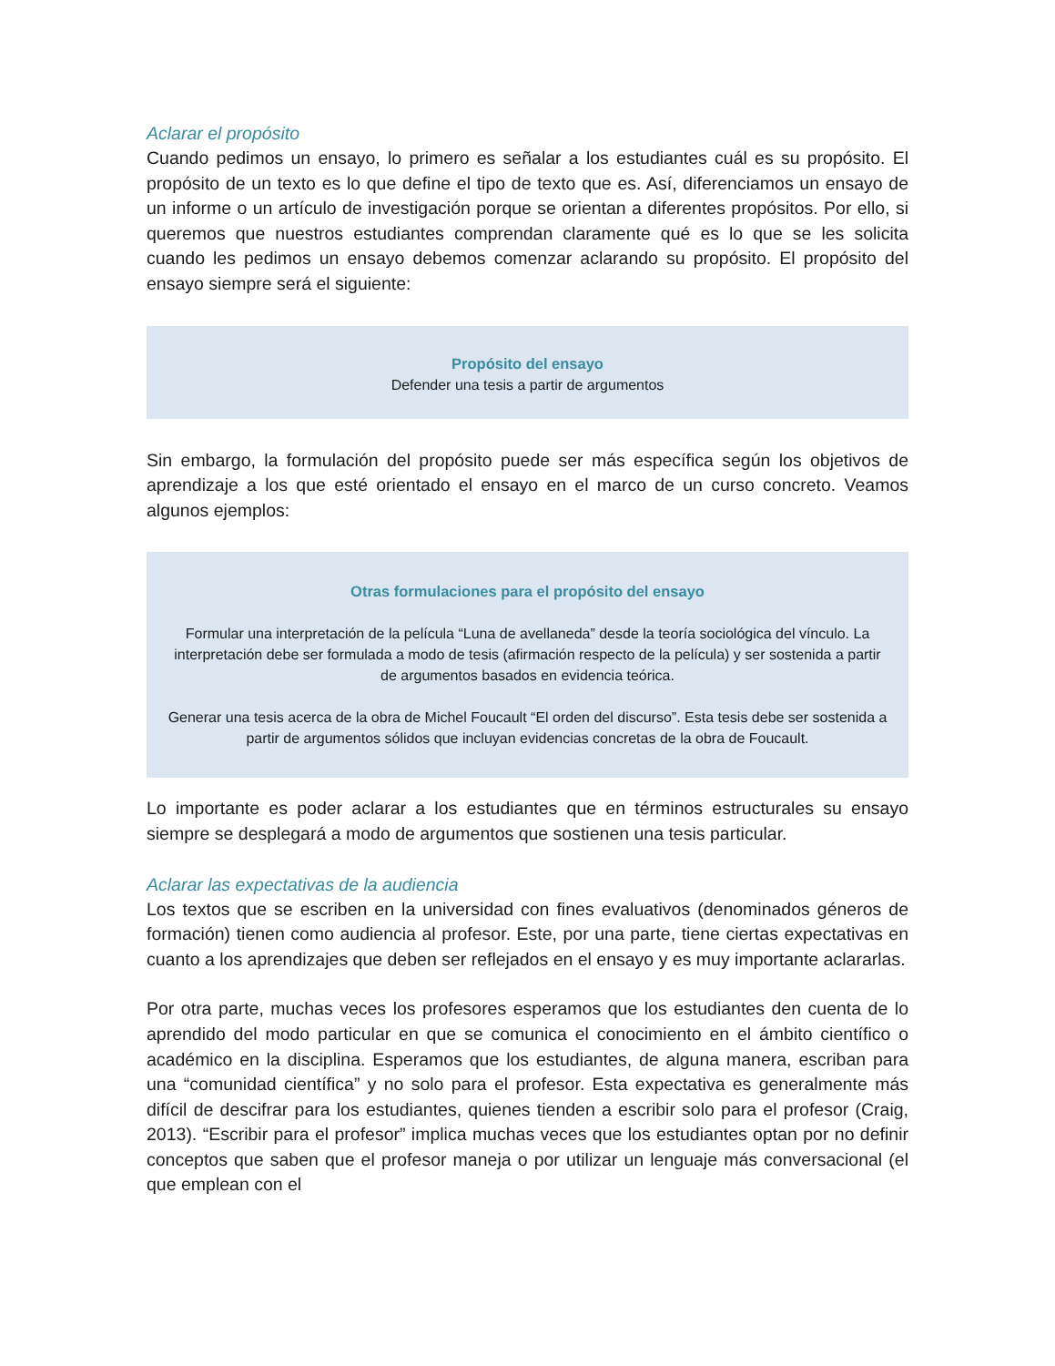Aclarar el propósito
Cuando pedimos un ensayo, lo primero es señalar a los estudiantes cuál es su propósito. El propósito de un texto es lo que define el tipo de texto que es. Así, diferenciamos un ensayo de un informe o un artículo de investigación porque se orientan a diferentes propósitos. Por ello, si queremos que nuestros estudiantes comprendan claramente qué es lo que se les solicita cuando les pedimos un ensayo debemos comenzar aclarando su propósito. El propósito del ensayo siempre será el siguiente:
Propósito del ensayo
Defender una tesis a partir de argumentos
Sin embargo, la formulación del propósito puede ser más específica según los objetivos de aprendizaje a los que esté orientado el ensayo en el marco de un curso concreto. Veamos algunos ejemplos:
Otras formulaciones para el propósito del ensayo
Formular una interpretación de la película “Luna de avellaneda” desde la teoría sociológica del vínculo. La interpretación debe ser formulada a modo de tesis (afirmación respecto de la película) y ser sostenida a partir de argumentos basados en evidencia teórica.
Generar una tesis acerca de la obra de Michel Foucault “El orden del discurso”. Esta tesis debe ser sostenida a partir de argumentos sólidos que incluyan evidencias concretas de la obra de Foucault.
Lo importante es poder aclarar a los estudiantes que en términos estructurales su ensayo siempre se desplegará a modo de argumentos que sostienen una tesis particular.
Aclarar las expectativas de la audiencia
Los textos que se escriben en la universidad con fines evaluativos (denominados géneros de formación) tienen como audiencia al profesor. Este, por una parte, tiene ciertas expectativas en cuanto a los aprendizajes que deben ser reflejados en el ensayo y es muy importante aclararlas.
Por otra parte, muchas veces los profesores esperamos que los estudiantes den cuenta de lo aprendido del modo particular en que se comunica el conocimiento en el ámbito científico o académico en la disciplina. Esperamos que los estudiantes, de alguna manera, escriban para una “comunidad científica” y no solo para el profesor. Esta expectativa es generalmente más difícil de descifrar para los estudiantes, quienes tienden a escribir solo para el profesor (Craig, 2013). “Escribir para el profesor” implica muchas veces que los estudiantes optan por no definir conceptos que saben que el profesor maneja o por utilizar un lenguaje más conversacional (el que emplean con el